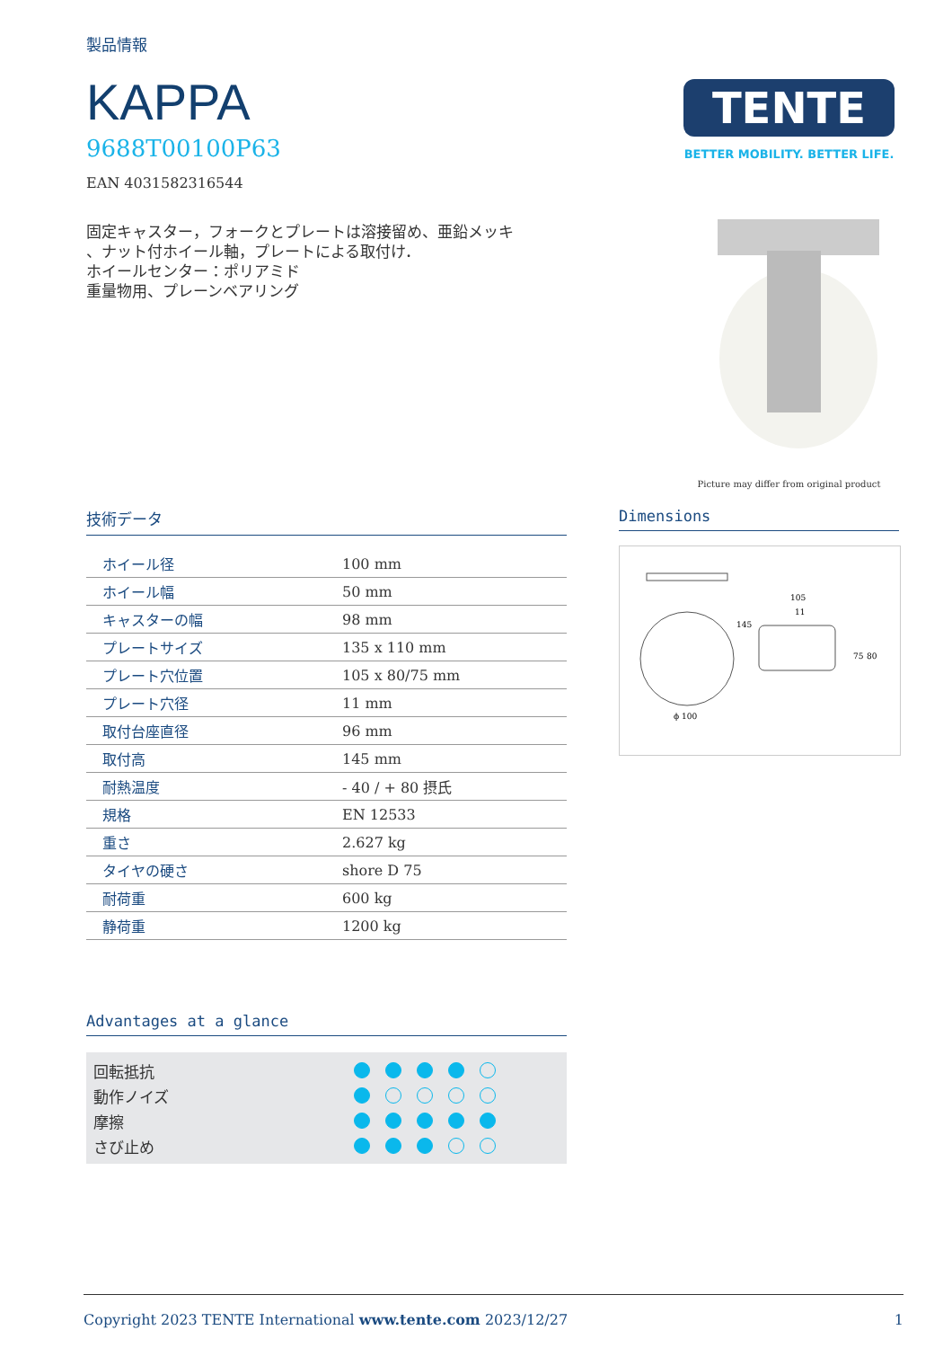製品情報
KAPPA
9688T00100P63
EAN 4031582316544
固定キャスター，フォークとプレートは溶接留め、亜鉛メッキ
、ナット付ホイール軸，プレートによる取付け．
ホイールセンター：ポリアミド
重量物用、プレーンベアリング
TENTE
BETTER MOBILITY. BETTER LIFE.
Picture may differ from original product
技術データ
| ホイール径 | 100 mm |
| ホイール幅 | 50 mm |
| キャスターの幅 | 98 mm |
| プレートサイズ | 135 x 110 mm |
| プレート穴位置 | 105 x 80/75 mm |
| プレート穴径 | 11 mm |
| 取付台座直径 | 96 mm |
| 取付高 | 145 mm |
| 耐熱温度 | - 40 / + 80 摂氏 |
| 規格 | EN 12533 |
| 重さ | 2.627 kg |
| タイヤの硬さ | shore D 75 |
| 耐荷重 | 600 kg |
| 静荷重 | 1200 kg |
Advantages at a glance
回転抵抗
動作ノイズ
摩擦
さび止め
Dimensions
ϕ 100
105
11
145
75
80
Copyright 2023 TENTE International www.tente.com 2023/12/27 1